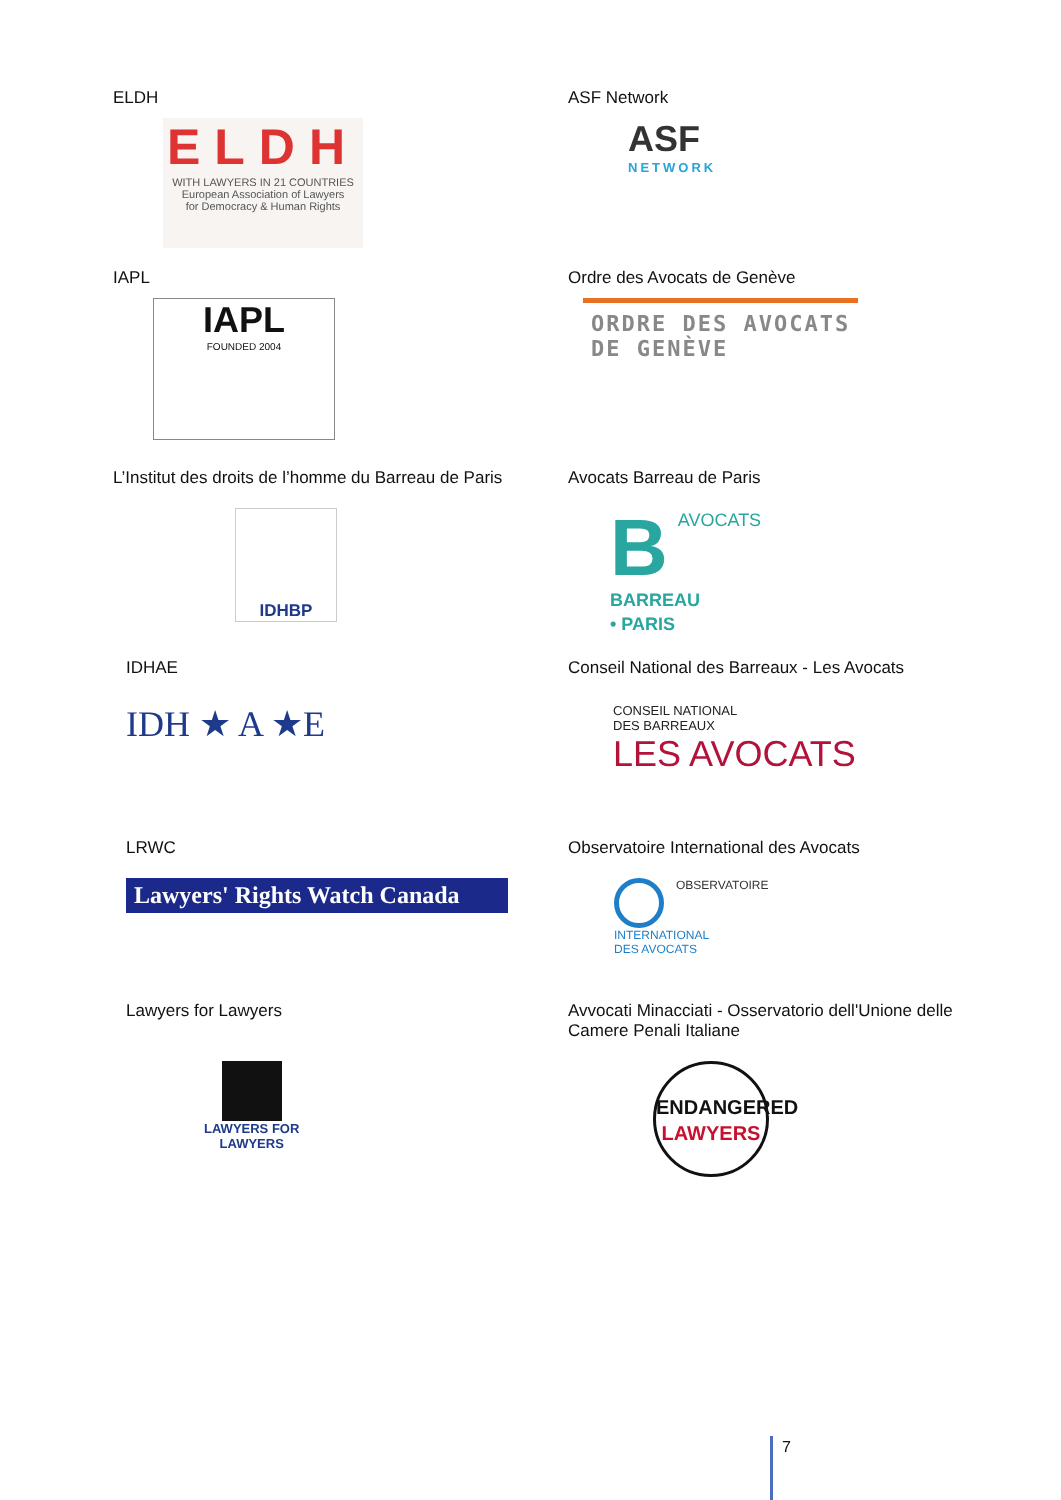ELDH
ELDH
WITH LAWYERS IN 21 COUNTRIES
European Association of Lawyers
for Democracy & Human Rights
ASF Network
ASF
NETWORK
IAPL
IAPL
FOUNDED 2004
Ordre des Avocats de Genève
ORDRE DES AVOCATS
DE GENÈVE
L’Institut des droits de l’homme du Barreau de Paris
IDHBP
Avocats Barreau de Paris
BAVOCATS
BARREAU
• PARIS
IDHAE
IDH ★ A ★E
Conseil National des Barreaux - Les Avocats
CONSEIL NATIONAL
DES BARREAUX
LES AVOCATS
LRWC
Lawyers' Rights Watch Canada
Observatoire International des Avocats
OBSERVATOIRE
INTERNATIONAL
DES AVOCATS
Lawyers for Lawyers
LAWYERS FOR
LAWYERS
Avvocati Minacciati - Osservatorio dell'Unione delle Camere Penali Italiane
ENDANGERED
LAWYERS
7